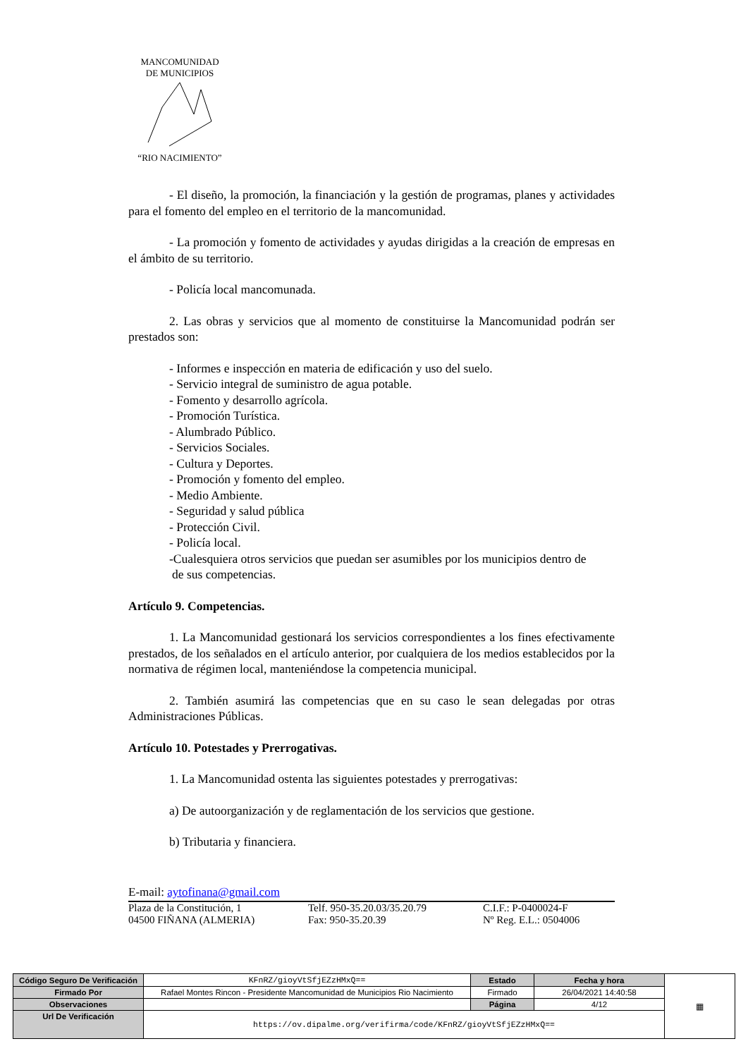MANCOMUNIDAD
DE MUNICIPIOS
“RIO NACIMIENTO”
- El diseño, la promoción, la financiación y la gestión de programas, planes y actividades para el fomento del empleo en el territorio de la mancomunidad.
- La promoción y fomento de actividades y ayudas dirigidas a la creación de empresas en el ámbito de su territorio.
- Policía local mancomunada.
2. Las obras y servicios que al momento de constituirse la Mancomunidad podrán ser prestados son:
- Informes e inspección en materia de edificación y uso del suelo.
- Servicio integral de suministro de agua potable.
- Fomento y desarrollo agrícola.
- Promoción Turística.
- Alumbrado Público.
- Servicios Sociales.
- Cultura y Deportes.
- Promoción y fomento del empleo.
- Medio Ambiente.
- Seguridad y salud pública
- Protección Civil.
- Policía local.
-Cualesquiera otros servicios que puedan ser asumibles por los municipios dentro de
de sus competencias.
Artículo 9. Competencias.
1. La Mancomunidad gestionará los servicios correspondientes a los fines efectivamente prestados, de los señalados en el artículo anterior, por cualquiera de los medios establecidos por la normativa de régimen local, manteniéndose la competencia municipal.
2. También asumirá las competencias que en su caso le sean delegadas por otras Administraciones Públicas.
Artículo 10. Potestades y Prerrogativas.
1. La Mancomunidad ostenta las siguientes potestades y prerrogativas:
a) De autoorganización y de reglamentación de los servicios que gestione.
b) Tributaria y financiera.
E-mail: aytofinana@gmail.com
Plaza de la Constitución, 1
04500 FIÑANA (ALMERIA) Telf. 950-35.20.03/35.20.79
Fax: 950-35.20.39 C.I.F.: P-0400024-F
Nº Reg. E.L.: 0504006
| Código Seguro De Verificación | KFnRZ/gioyVtSfjEZzHMxQ== | Estado | Fecha y hora | ▦ |
| Firmado Por | Rafael Montes Rincon - Presidente Mancomunidad de Municipios Rio Nacimiento | Firmado | 26/04/2021 14:40:58 | |
| Observaciones | | Página | 4/12 | |
| Url De Verificación | https://ov.dipalme.org/verifirma/code/KFnRZ/gioyVtSfjEZzHMxQ== | | | |